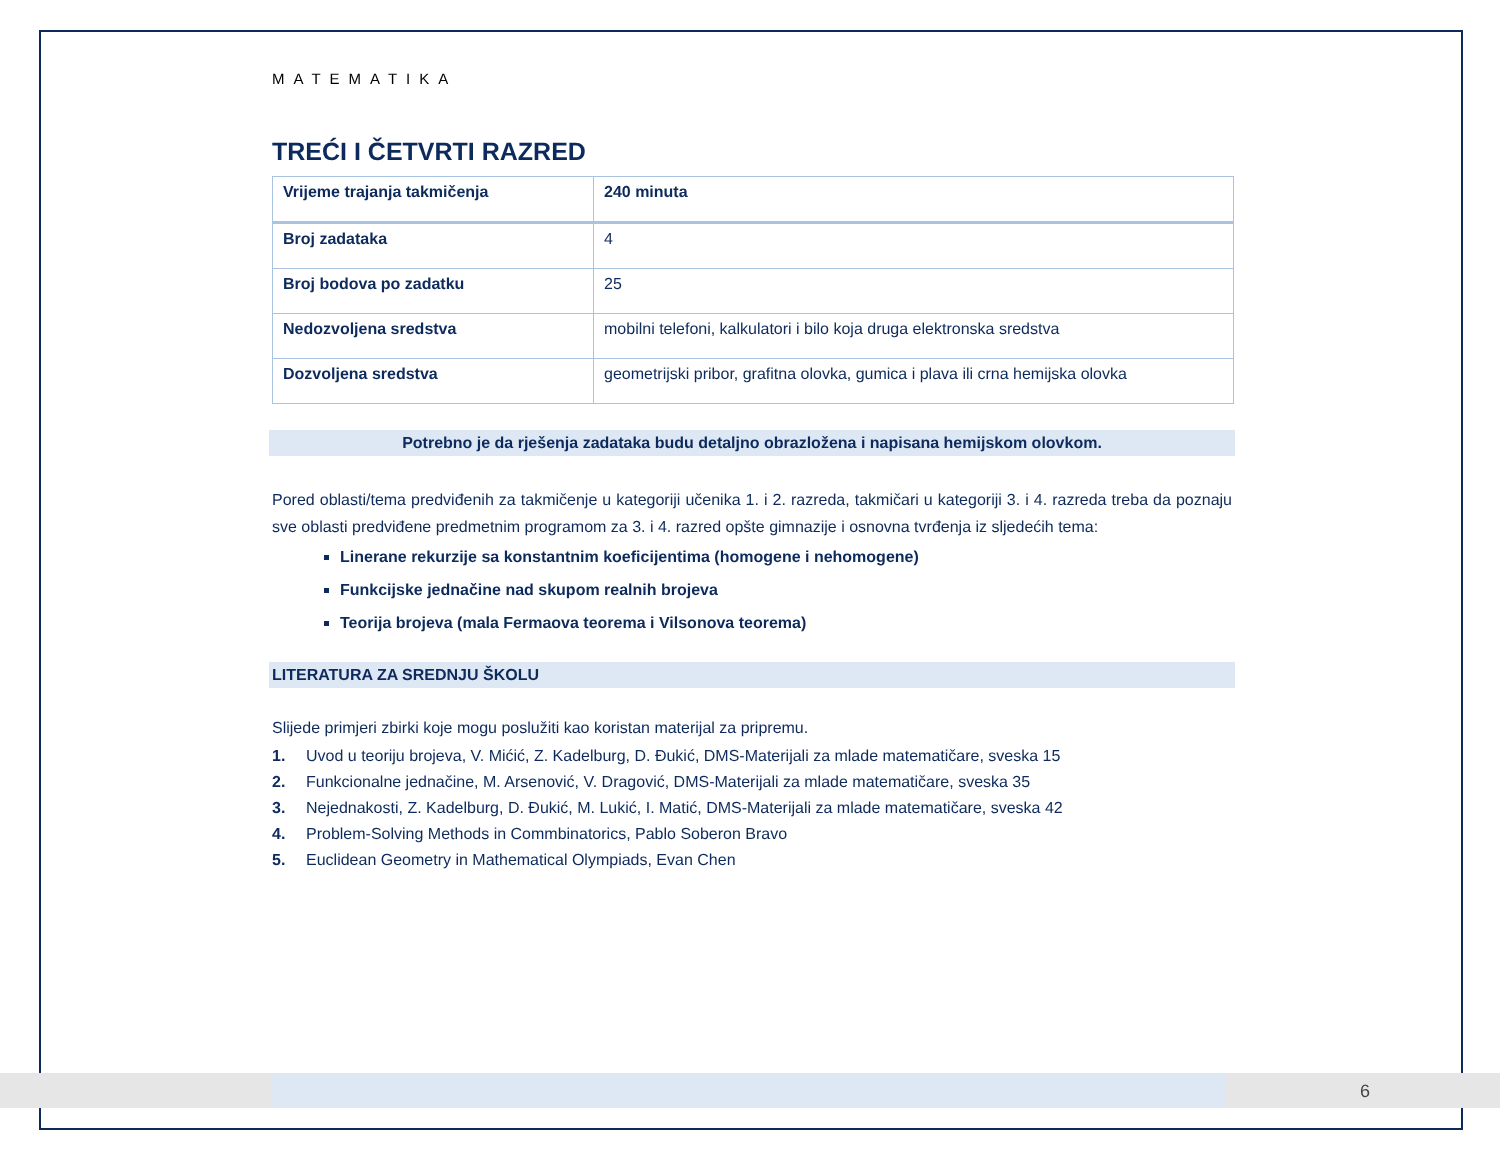MATEMATIKA
TREĆI I ČETVRTI RAZRED
| Vrijeme trajanja takmičenja | 240 minuta |
| Broj zadataka | 4 |
| Broj bodova po zadatku | 25 |
| Nedozvoljena sredstva | mobilni telefoni, kalkulatori i bilo koja druga elektronska sredstva |
| Dozvoljena sredstva | geometrijski pribor, grafitna olovka, gumica i plava ili crna hemijska olovka |
Potrebno je da rješenja zadataka budu detaljno obrazložena i napisana hemijskom olovkom.
Pored oblasti/tema predviđenih za takmičenje u kategoriji učenika 1. i 2. razreda, takmičari u kategoriji 3. i 4. razreda treba da poznaju sve oblasti predviđene predmetnim programom za 3. i 4. razred opšte gimnazije i osnovna tvrđenja iz sljedećih tema:
Linerane rekurzije sa konstantnim koeficijentima (homogene i nehomogene)
Funkcijske jednačine nad skupom realnih brojeva
Teorija brojeva (mala Fermaova teorema i Vilsonova teorema)
LITERATURA ZA SREDNJU ŠKOLU
Slijede primjeri zbirki koje mogu poslužiti kao koristan materijal za pripremu.
1. Uvod u teoriju brojeva, V. Mićić, Z. Kadelburg, D. Đukić, DMS-Materijali za mlade matematičare, sveska 15
2. Funkcionalne jednačine, M. Arsenović, V. Dragović, DMS-Materijali za mlade matematičare, sveska 35
3. Nejednakosti, Z. Kadelburg, D. Đukić, M. Lukić, I. Matić, DMS-Materijali za mlade matematičare, sveska 42
4. Problem-Solving Methods in Commbinatorics, Pablo Soberon Bravo
5. Euclidean Geometry in Mathematical Olympiads, Evan Chen
6